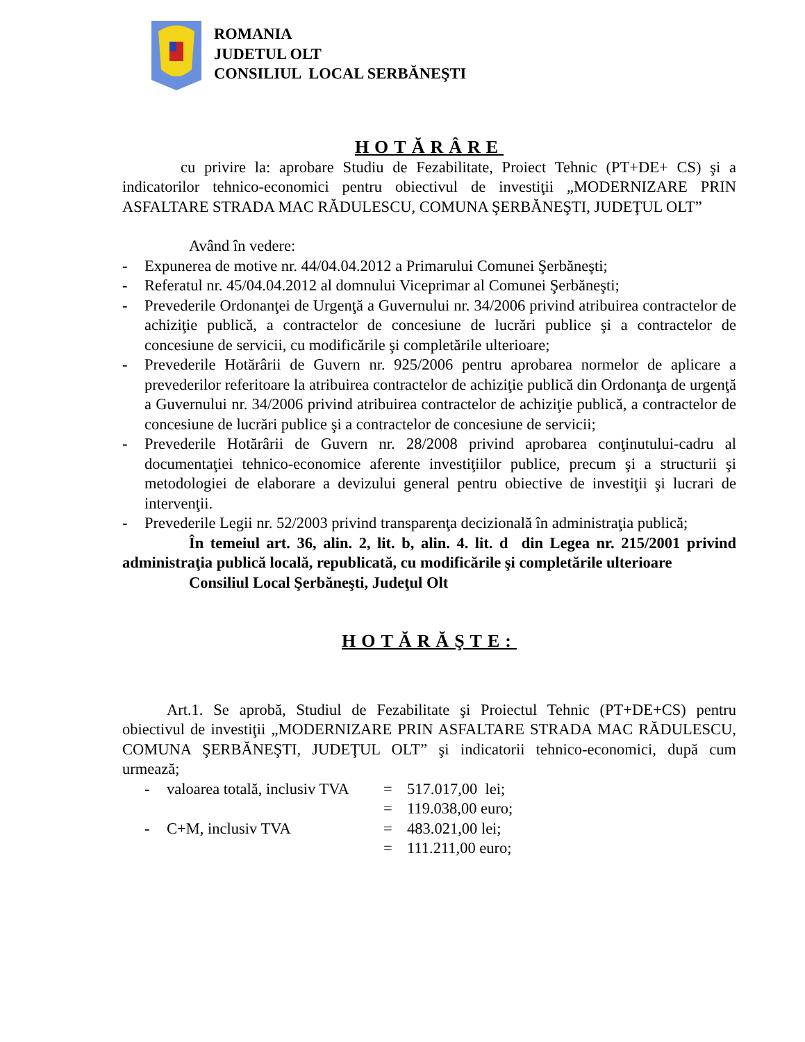ROMANIA
JUDETUL OLT
CONSILIUL LOCAL SERBĂNEŞTI
HOTĂRÂRE
cu privire la: aprobare Studiu de Fezabilitate, Proiect Tehnic (PT+DE+ CS) şi a indicatorilor tehnico-economici pentru obiectivul de investiţii „MODERNIZARE PRIN ASFALTARE STRADA MAC RĂDULESCU, COMUNA ŞERBĂNEŞTI, JUDEŢUL OLT”
Având în vedere:
- Expunerea de motive nr. 44/04.04.2012 a Primarului Comunei Şerbăneşti;
- Referatul nr. 45/04.04.2012 al domnului Viceprimar al Comunei Şerbăneşti;
- Prevederile Ordonanţei de Urgenţă a Guvernului nr. 34/2006 privind atribuirea contractelor de achiziţie publică, a contractelor de concesiune de lucrări publice şi a contractelor de concesiune de servicii, cu modificările şi completările ulterioare;
- Prevederile Hotărârii de Guvern nr. 925/2006 pentru aprobarea normelor de aplicare a prevederilor referitoare la atribuirea contractelor de achiziţie publică din Ordonanţa de urgenţă a Guvernului nr. 34/2006 privind atribuirea contractelor de achiziţie publică, a contractelor de concesiune de lucrări publice şi a contractelor de concesiune de servicii;
- Prevederile Hotărârii de Guvern nr. 28/2008 privind aprobarea conţinutului-cadru al documentaţiei tehnico-economice aferente investiţiilor publice, precum şi a structurii şi metodologiei de elaborare a devizului general pentru obiective de investiţii şi lucrari de intervenţii.
- Prevederile Legii nr. 52/2003 privind transparenţa decizională în administraţia publică;
În temeiul art. 36, alin. 2, lit. b, alin. 4. lit. d din Legea nr. 215/2001 privind administraţia publică locală, republicată, cu modificările şi completările ulterioare
Consiliul Local Şerbăneşti, Judeţul Olt
HOTĂRĂŞTE:
Art.1. Se aprobă, Studiul de Fezabilitate şi Proiectul Tehnic (PT+DE+CS) pentru obiectivul de investiţii „MODERNIZARE PRIN ASFALTARE STRADA MAC RĂDULESCU, COMUNA ŞERBĂNEŞTI, JUDEŢUL OLT” şi indicatorii tehnico-economici, după cum urmează;
| - | valoarea totală, inclusiv TVA | = | 517.017,00 lei; |
| | | = | 119.038,00 euro; |
| - | C+M, inclusiv TVA | = | 483.021,00 lei; |
| | | = | 111.211,00 euro; |